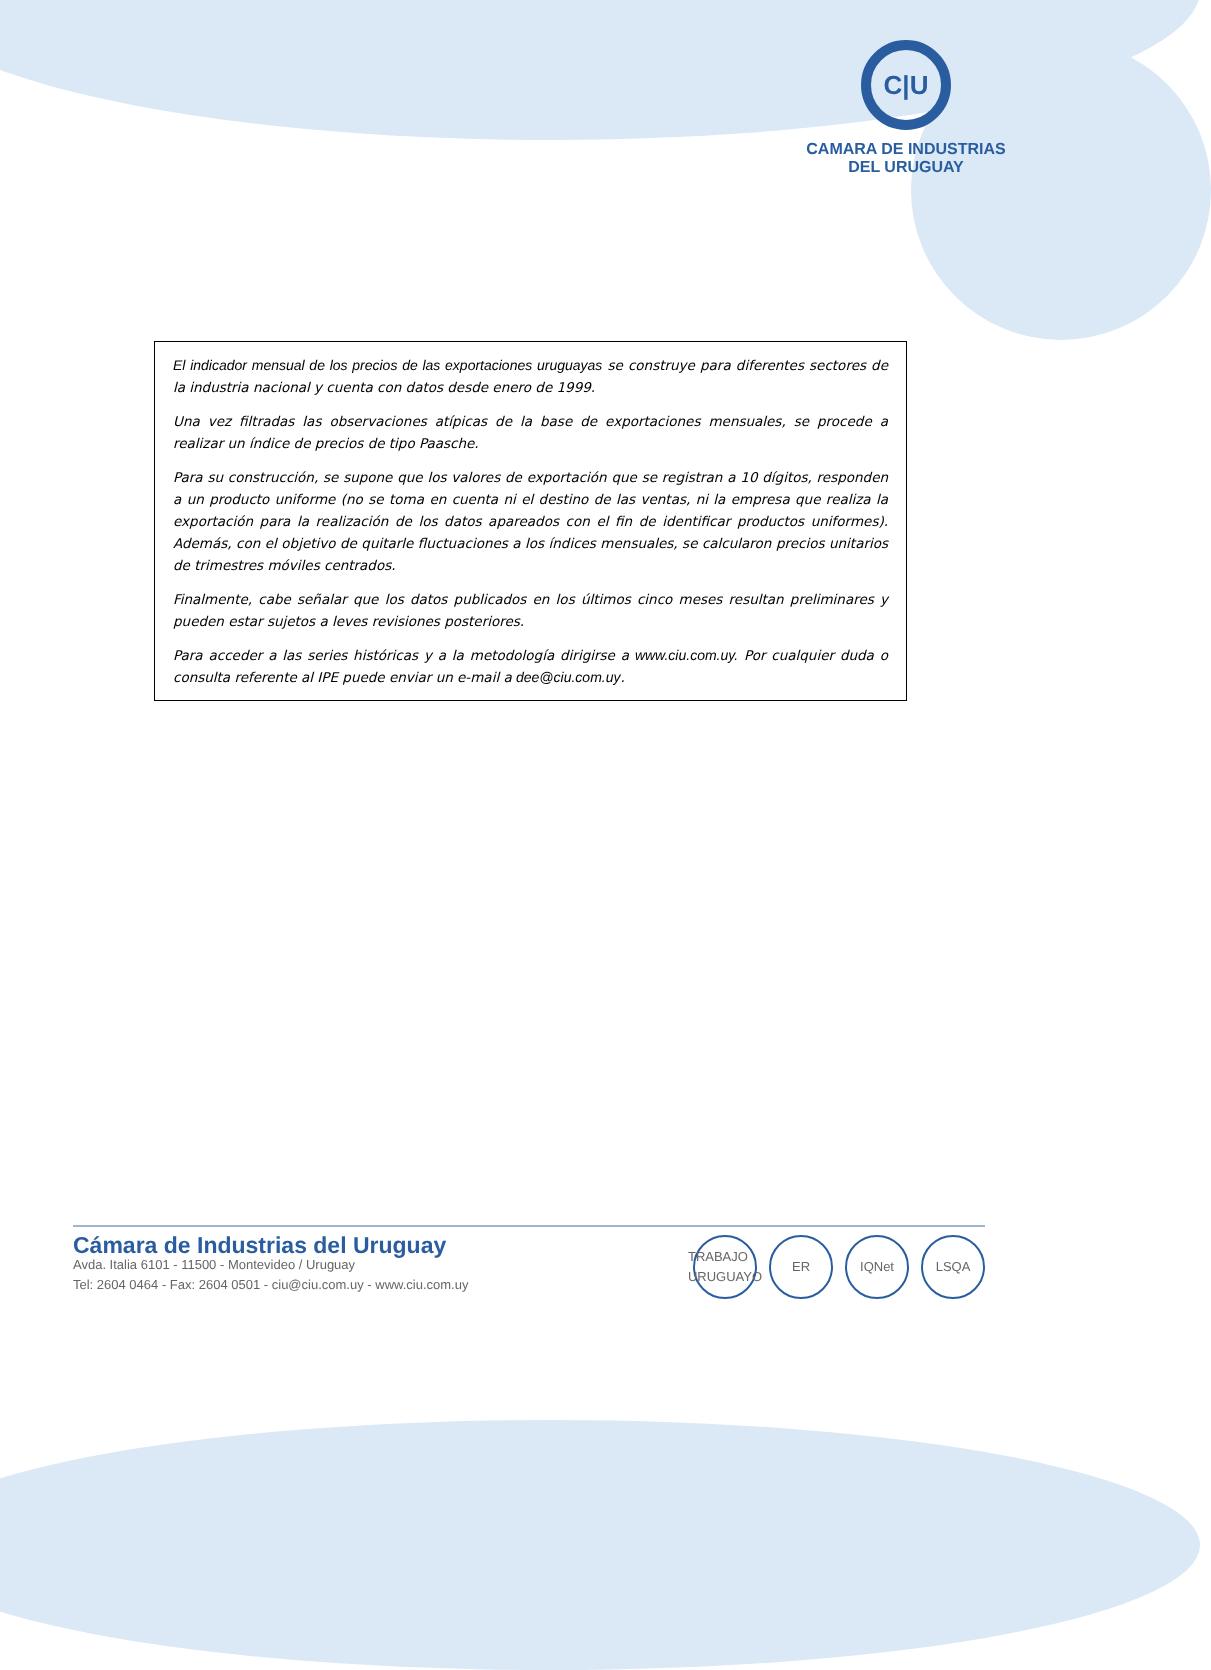C|U
CAMARA DE INDUSTRIAS
DEL URUGUAY
El indicador mensual de los precios de las exportaciones uruguayas se construye para diferentes sectores de la industria nacional y cuenta con datos desde enero de 1999.
Una vez filtradas las observaciones atípicas de la base de exportaciones mensuales, se procede a realizar un índice de precios de tipo Paasche.
Para su construcción, se supone que los valores de exportación que se registran a 10 dígitos, responden a un producto uniforme (no se toma en cuenta ni el destino de las ventas, ni la empresa que realiza la exportación para la realización de los datos apareados con el fin de identificar productos uniformes). Además, con el objetivo de quitarle fluctuaciones a los índices mensuales, se calcularon precios unitarios de trimestres móviles centrados.
Finalmente, cabe señalar que los datos publicados en los últimos cinco meses resultan preliminares y pueden estar sujetos a leves revisiones posteriores.
Para acceder a las series históricas y a la metodología dirigirse a www.ciu.com.uy. Por cualquier duda o consulta referente al IPE puede enviar un e-mail a dee@ciu.com.uy.
Cámara de Industrias del Uruguay
Avda. Italia 6101 - 11500 - Montevideo / Uruguay
Tel: 2604 0464 - Fax: 2604 0501 - ciu@ciu.com.uy - www.ciu.com.uy
TRABAJO URUGUAYO ER IQNet LSQA